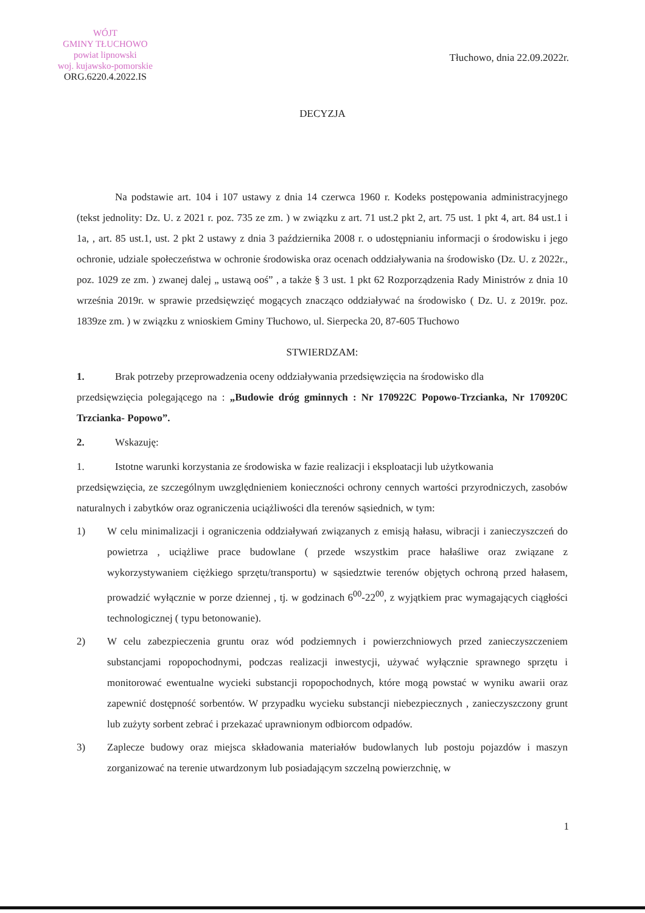WÓJT
GMINY TŁUCHOWO
powiat lipnowski
woj. kujawsko-pomorskie
ORG.6220.4.2022.IS
Tłuchowo, dnia 22.09.2022r.
DECYZJA
Na podstawie art. 104 i 107 ustawy z dnia 14 czerwca 1960 r. Kodeks postępowania administracyjnego (tekst jednolity: Dz. U. z 2021 r. poz. 735 ze zm. ) w związku z art. 71 ust.2 pkt 2, art. 75 ust. 1 pkt 4, art. 84 ust.1 i 1a, , art. 85 ust.1, ust. 2 pkt 2 ustawy z dnia 3 października 2008 r. o udostępnianiu informacji o środowisku i jego ochronie, udziale społeczeństwa w ochronie środowiska oraz ocenach oddziaływania na środowisko (Dz. U. z 2022r., poz. 1029 ze zm. ) zwanej dalej „ ustawą ooś” , a także § 3 ust. 1 pkt 62 Rozporządzenia Rady Ministrów z dnia 10 września 2019r. w sprawie przedsięwzięć mogących znacząco oddziaływać na środowisko ( Dz. U. z 2019r. poz. 1839ze zm. ) w związku z wnioskiem Gminy Tłuchowo, ul. Sierpecka 20, 87-605 Tłuchowo
STWIERDZAM:
1. Brak potrzeby przeprowadzenia oceny oddziaływania przedsięwzięcia na środowisko dla
przedsięwzięcia polegającego na : „Budowie dróg gminnych : Nr 170922C Popowo-Trzcianka, Nr 170920C Trzcianka- Popowo”.
2. Wskazuję:
1. Istotne warunki korzystania ze środowiska w fazie realizacji i eksploatacji lub użytkowania
przedsięwzięcia, ze szczególnym uwzględnieniem konieczności ochrony cennych wartości przyrodniczych, zasobów naturalnych i zabytków oraz ograniczenia uciążliwości dla terenów sąsiednich, w tym:
1) W celu minimalizacji i ograniczenia oddziaływań związanych z emisją hałasu, wibracji i zanieczyszczeń do powietrza , uciążliwe prace budowlane ( przede wszystkim prace hałaśliwe oraz związane z wykorzystywaniem ciężkiego sprzętu/transportu) w sąsiedztwie terenów objętych ochroną przed hałasem, prowadzić wyłącznie w porze dziennej , tj. w godzinach 6<sup>00</sup>-22<sup>00</sup>, z wyjątkiem prac wymagających ciągłości technologicznej ( typu betonowanie).
2) W celu zabezpieczenia gruntu oraz wód podziemnych i powierzchniowych przed zanieczyszczeniem substancjami ropopochodnymi, podczas realizacji inwestycji, używać wyłącznie sprawnego sprzętu i monitorować ewentualne wycieki substancji ropopochodnych, które mogą powstać w wyniku awarii oraz zapewnić dostępność sorbentów. W przypadku wycieku substancji niebezpiecznych , zanieczyszczony grunt lub zużyty sorbent zebrać i przekazać uprawnionym odbiorcom odpadów.
3) Zaplecze budowy oraz miejsca składowania materiałów budowlanych lub postoju pojazdów i maszyn zorganizować na terenie utwardzonym lub posiadającym szczelną powierzchnię, w
1